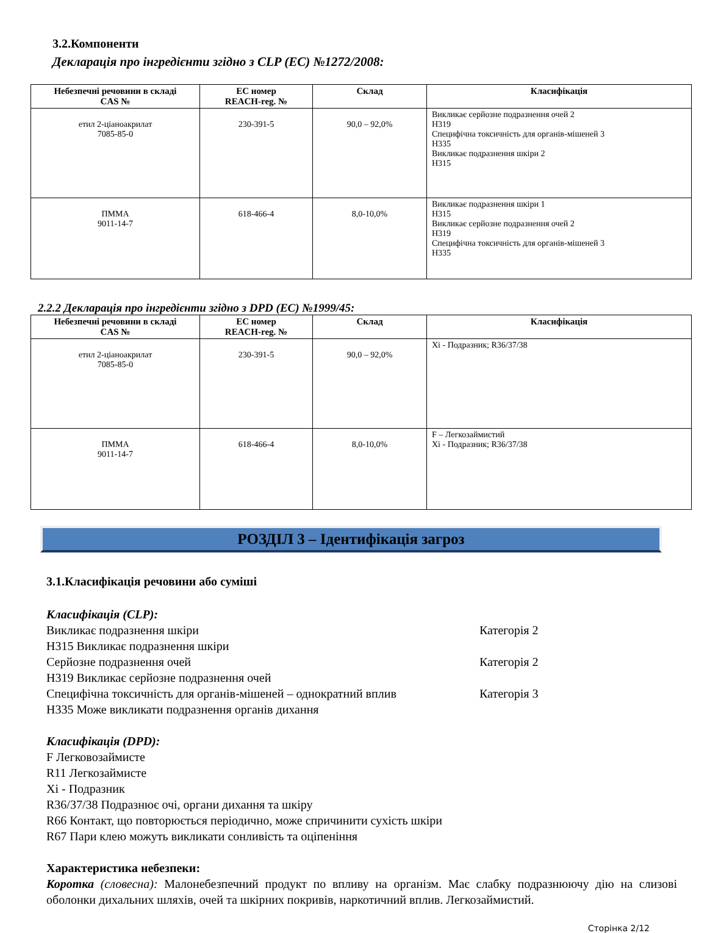3.2.Компоненти
Декларація про інгредієнти згідно з CLP (ЕС) №1272/2008:
| Небезпечні речовини в складі CAS № | ЕС номер REACH-reg. № | Склад | Класифікація |
| --- | --- | --- | --- |
| етил 2-ціаноакрилат 7085-85-0 | 230-391-5 | 90,0 – 92,0% | Викликає серйозне подразнення очей 2 H319 Специфічна токсичність для органів-мішеней 3 H335 Викликає подразнення шкіри 2 H315 |
| ПММА 9011-14-7 | 618-466-4 | 8,0-10,0% | Викликає подразнення шкіри 1 H315 Викликає серйозне подразнення очей 2 H319 Специфічна токсичність для органів-мішеней 3 H335 |
2.2.2 Декларація про інгредієнти згідно з DPD (ЕС) №1999/45:
| Небезпечні речовини в складі CAS № | ЕС номер REACH-reg. № | Склад | Класифікація |
| --- | --- | --- | --- |
| етил 2-ціаноакрилат 7085-85-0 | 230-391-5 | 90,0 – 92,0% | Xi - Подразник; R36/37/38 |
| ПММА 9011-14-7 | 618-466-4 | 8,0-10,0% | F – Легкозаймистий Xi - Подразник; R36/37/38 |
РОЗДІЛ 3 – Ідентифікація загроз
3.1.Класифікація речовини або суміші
Класифікація (CLP):
Викликає подразнення шкіри Категорія 2
H315 Викликає подразнення шкіри
Серйозне подразнення очей Категорія 2
H319 Викликає серйозне подразнення очей
Специфічна токсичність для органів-мішеней – однократний вплив Категорія 3
H335 Може викликати подразнення органів дихання
Класифікація (DPD):
F Легковозаймисте
R11 Легкозаймисте
Xi - Подразник
R36/37/38 Подразнює очі, органи дихання та шкіру
R66 Контакт, що повторюється періодично, може спричинити сухість шкіри
R67 Пари клею можуть викликати сонливість та оціпеніння
Характеристика небезпеки:
Коротка (словесна): Малонебезпечний продукт по впливу на організм. Має слабку подразнюючу дію на слизові оболонки дихальних шляхів, очей та шкірних покривів, наркотичний вплив. Легкозаймистий.
Сторінка 2/12